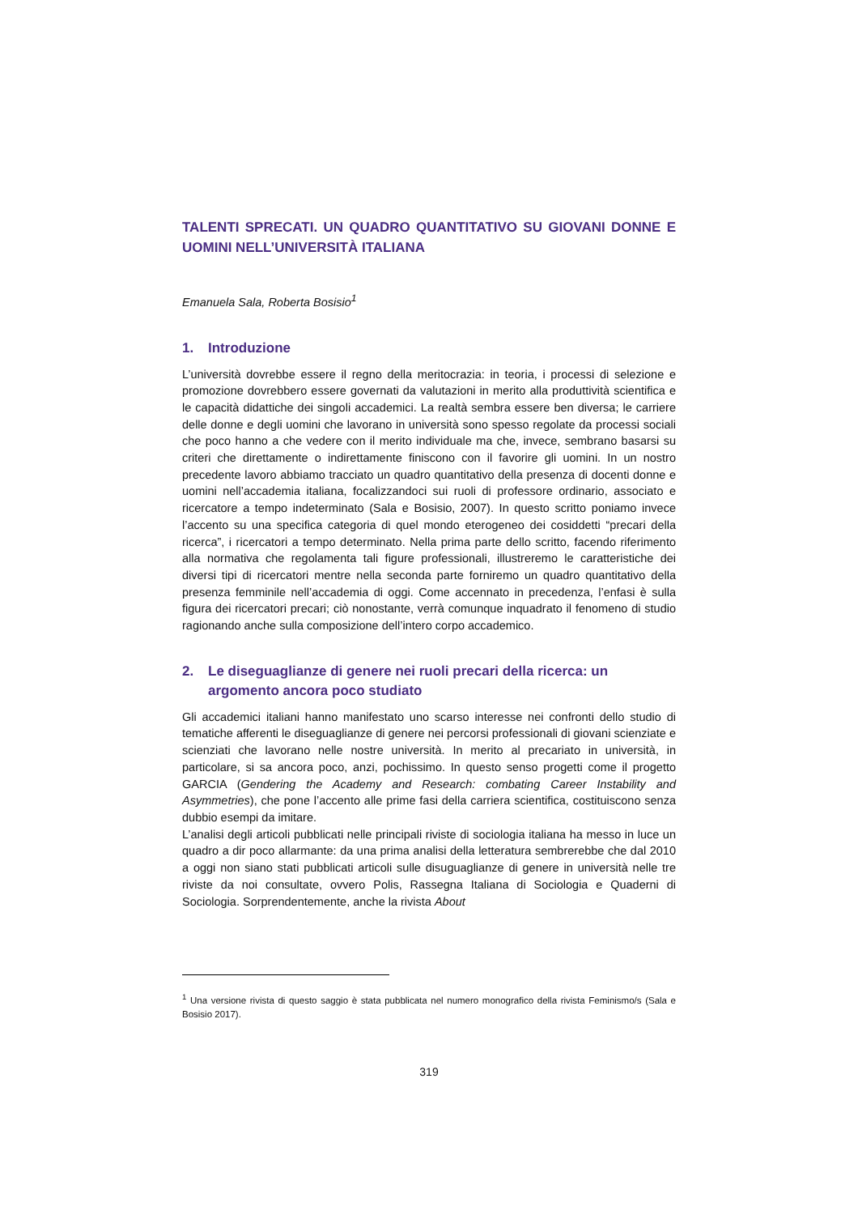TALENTI SPRECATI. UN QUADRO QUANTITATIVO SU GIOVANI DONNE E UOMINI NELL’UNIVERSITÀ ITALIANA
Emanuela Sala, Roberta Bosisio<sup>1</sup>
1. Introduzione
L’università dovrebbe essere il regno della meritocrazia: in teoria, i processi di selezione e promozione dovrebbero essere governati da valutazioni in merito alla produttività scientifica e le capacità didattiche dei singoli accademici. La realtà sembra essere ben diversa; le carriere delle donne e degli uomini che lavorano in università sono spesso regolate da processi sociali che poco hanno a che vedere con il merito individuale ma che, invece, sembrano basarsi su criteri che direttamente o indirettamente finiscono con il favorire gli uomini. In un nostro precedente lavoro abbiamo tracciato un quadro quantitativo della presenza di docenti donne e uomini nell’accademia italiana, focalizzandoci sui ruoli di professore ordinario, associato e ricercatore a tempo indeterminato (Sala e Bosisio, 2007). In questo scritto poniamo invece l’accento su una specifica categoria di quel mondo eterogeneo dei cosiddetti “precari della ricerca”, i ricercatori a tempo determinato. Nella prima parte dello scritto, facendo riferimento alla normativa che regolamenta tali figure professionali, illustreremo le caratteristiche dei diversi tipi di ricercatori mentre nella seconda parte forniremo un quadro quantitativo della presenza femminile nell’accademia di oggi. Come accennato in precedenza, l’enfasi è sulla figura dei ricercatori precari; ciò nonostante, verrà comunque inquadrato il fenomeno di studio ragionando anche sulla composizione dell’intero corpo accademico.
2. Le diseguaglianze di genere nei ruoli precari della ricerca: un argomento ancora poco studiato
Gli accademici italiani hanno manifestato uno scarso interesse nei confronti dello studio di tematiche afferenti le diseguaglianze di genere nei percorsi professionali di giovani scienziate e scienziati che lavorano nelle nostre università. In merito al precariato in università, in particolare, si sa ancora poco, anzi, pochissimo. In questo senso progetti come il progetto GARCIA (Gendering the Academy and Research: combating Career Instability and Asymmetries), che pone l’accento alle prime fasi della carriera scientifica, costituiscono senza dubbio esempi da imitare.
L’analisi degli articoli pubblicati nelle principali riviste di sociologia italiana ha messo in luce un quadro a dir poco allarmante: da una prima analisi della letteratura sembrerebbe che dal 2010 a oggi non siano stati pubblicati articoli sulle disuguaglianze di genere in università nelle tre riviste da noi consultate, ovvero Polis, Rassegna Italiana di Sociologia e Quaderni di Sociologia. Sorprendentemente, anche la rivista About
<sup>1</sup> Una versione rivista di questo saggio è stata pubblicata nel numero monografico della rivista Feminismo/s (Sala e Bosisio 2017).
319